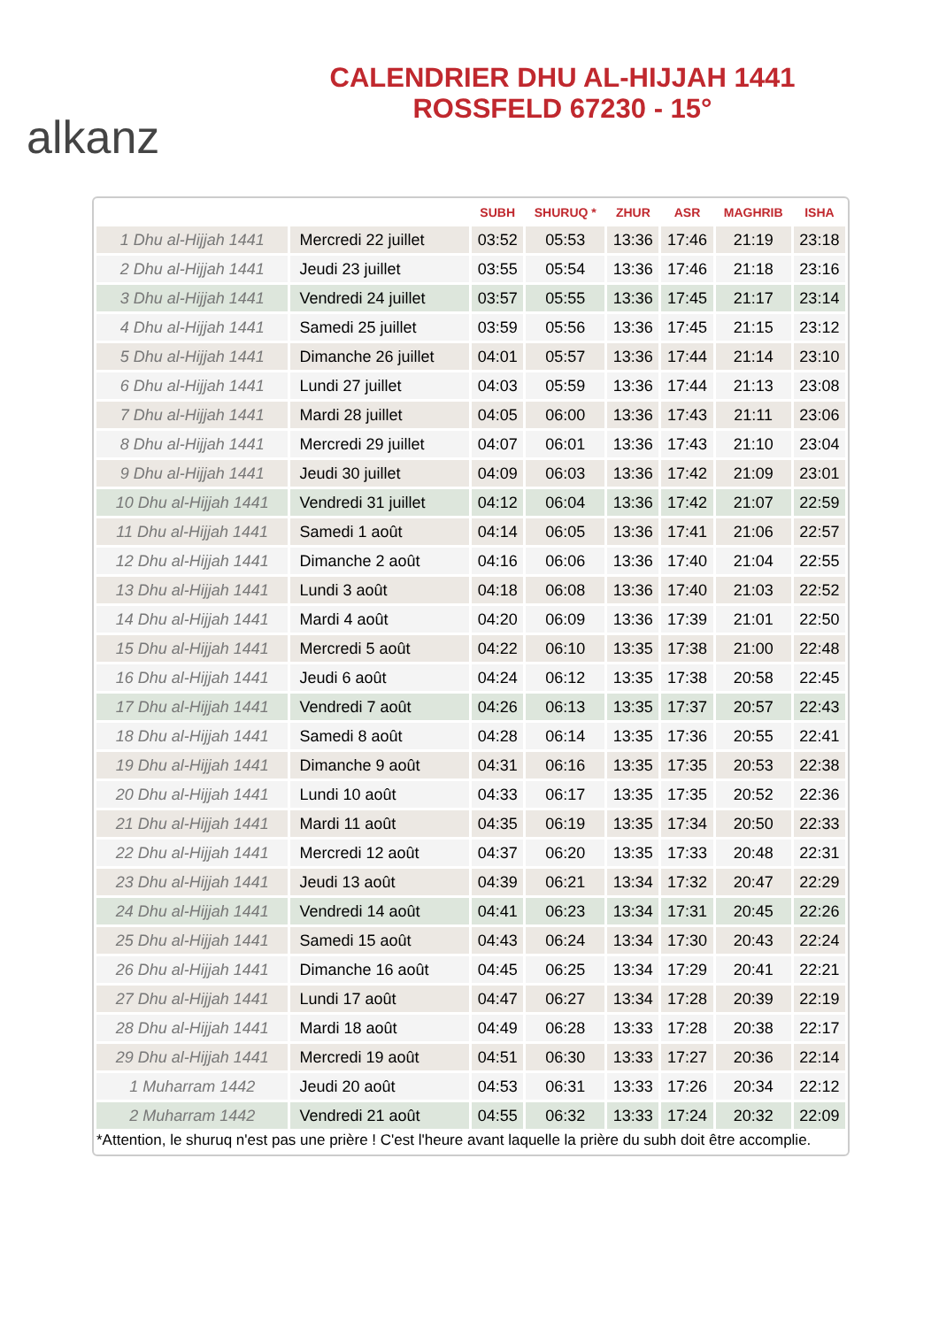alkanz
CALENDRIER DHU AL-HIJJAH 1441
ROSSFELD 67230 - 15°
| | | SUBH | SHURUQ * | ZHUR | ASR | MAGHRIB | ISHA |
| --- | --- | --- | --- | --- | --- | --- | --- |
| 1 Dhu al-Hijjah 1441 | Mercredi 22 juillet | 03:52 | 05:53 | 13:36 | 17:46 | 21:19 | 23:18 |
| 2 Dhu al-Hijjah 1441 | Jeudi 23 juillet | 03:55 | 05:54 | 13:36 | 17:46 | 21:18 | 23:16 |
| 3 Dhu al-Hijjah 1441 | Vendredi 24 juillet | 03:57 | 05:55 | 13:36 | 17:45 | 21:17 | 23:14 |
| 4 Dhu al-Hijjah 1441 | Samedi 25 juillet | 03:59 | 05:56 | 13:36 | 17:45 | 21:15 | 23:12 |
| 5 Dhu al-Hijjah 1441 | Dimanche 26 juillet | 04:01 | 05:57 | 13:36 | 17:44 | 21:14 | 23:10 |
| 6 Dhu al-Hijjah 1441 | Lundi 27 juillet | 04:03 | 05:59 | 13:36 | 17:44 | 21:13 | 23:08 |
| 7 Dhu al-Hijjah 1441 | Mardi 28 juillet | 04:05 | 06:00 | 13:36 | 17:43 | 21:11 | 23:06 |
| 8 Dhu al-Hijjah 1441 | Mercredi 29 juillet | 04:07 | 06:01 | 13:36 | 17:43 | 21:10 | 23:04 |
| 9 Dhu al-Hijjah 1441 | Jeudi 30 juillet | 04:09 | 06:03 | 13:36 | 17:42 | 21:09 | 23:01 |
| 10 Dhu al-Hijjah 1441 | Vendredi 31 juillet | 04:12 | 06:04 | 13:36 | 17:42 | 21:07 | 22:59 |
| 11 Dhu al-Hijjah 1441 | Samedi 1 août | 04:14 | 06:05 | 13:36 | 17:41 | 21:06 | 22:57 |
| 12 Dhu al-Hijjah 1441 | Dimanche 2 août | 04:16 | 06:06 | 13:36 | 17:40 | 21:04 | 22:55 |
| 13 Dhu al-Hijjah 1441 | Lundi 3 août | 04:18 | 06:08 | 13:36 | 17:40 | 21:03 | 22:52 |
| 14 Dhu al-Hijjah 1441 | Mardi 4 août | 04:20 | 06:09 | 13:36 | 17:39 | 21:01 | 22:50 |
| 15 Dhu al-Hijjah 1441 | Mercredi 5 août | 04:22 | 06:10 | 13:35 | 17:38 | 21:00 | 22:48 |
| 16 Dhu al-Hijjah 1441 | Jeudi 6 août | 04:24 | 06:12 | 13:35 | 17:38 | 20:58 | 22:45 |
| 17 Dhu al-Hijjah 1441 | Vendredi 7 août | 04:26 | 06:13 | 13:35 | 17:37 | 20:57 | 22:43 |
| 18 Dhu al-Hijjah 1441 | Samedi 8 août | 04:28 | 06:14 | 13:35 | 17:36 | 20:55 | 22:41 |
| 19 Dhu al-Hijjah 1441 | Dimanche 9 août | 04:31 | 06:16 | 13:35 | 17:35 | 20:53 | 22:38 |
| 20 Dhu al-Hijjah 1441 | Lundi 10 août | 04:33 | 06:17 | 13:35 | 17:35 | 20:52 | 22:36 |
| 21 Dhu al-Hijjah 1441 | Mardi 11 août | 04:35 | 06:19 | 13:35 | 17:34 | 20:50 | 22:33 |
| 22 Dhu al-Hijjah 1441 | Mercredi 12 août | 04:37 | 06:20 | 13:35 | 17:33 | 20:48 | 22:31 |
| 23 Dhu al-Hijjah 1441 | Jeudi 13 août | 04:39 | 06:21 | 13:34 | 17:32 | 20:47 | 22:29 |
| 24 Dhu al-Hijjah 1441 | Vendredi 14 août | 04:41 | 06:23 | 13:34 | 17:31 | 20:45 | 22:26 |
| 25 Dhu al-Hijjah 1441 | Samedi 15 août | 04:43 | 06:24 | 13:34 | 17:30 | 20:43 | 22:24 |
| 26 Dhu al-Hijjah 1441 | Dimanche 16 août | 04:45 | 06:25 | 13:34 | 17:29 | 20:41 | 22:21 |
| 27 Dhu al-Hijjah 1441 | Lundi 17 août | 04:47 | 06:27 | 13:34 | 17:28 | 20:39 | 22:19 |
| 28 Dhu al-Hijjah 1441 | Mardi 18 août | 04:49 | 06:28 | 13:33 | 17:28 | 20:38 | 22:17 |
| 29 Dhu al-Hijjah 1441 | Mercredi 19 août | 04:51 | 06:30 | 13:33 | 17:27 | 20:36 | 22:14 |
| 1 Muharram 1442 | Jeudi 20 août | 04:53 | 06:31 | 13:33 | 17:26 | 20:34 | 22:12 |
| 2 Muharram 1442 | Vendredi 21 août | 04:55 | 06:32 | 13:33 | 17:24 | 20:32 | 22:09 |
*Attention, le shuruq n'est pas une prière ! C'est l'heure avant laquelle la prière du subh doit être accomplie.